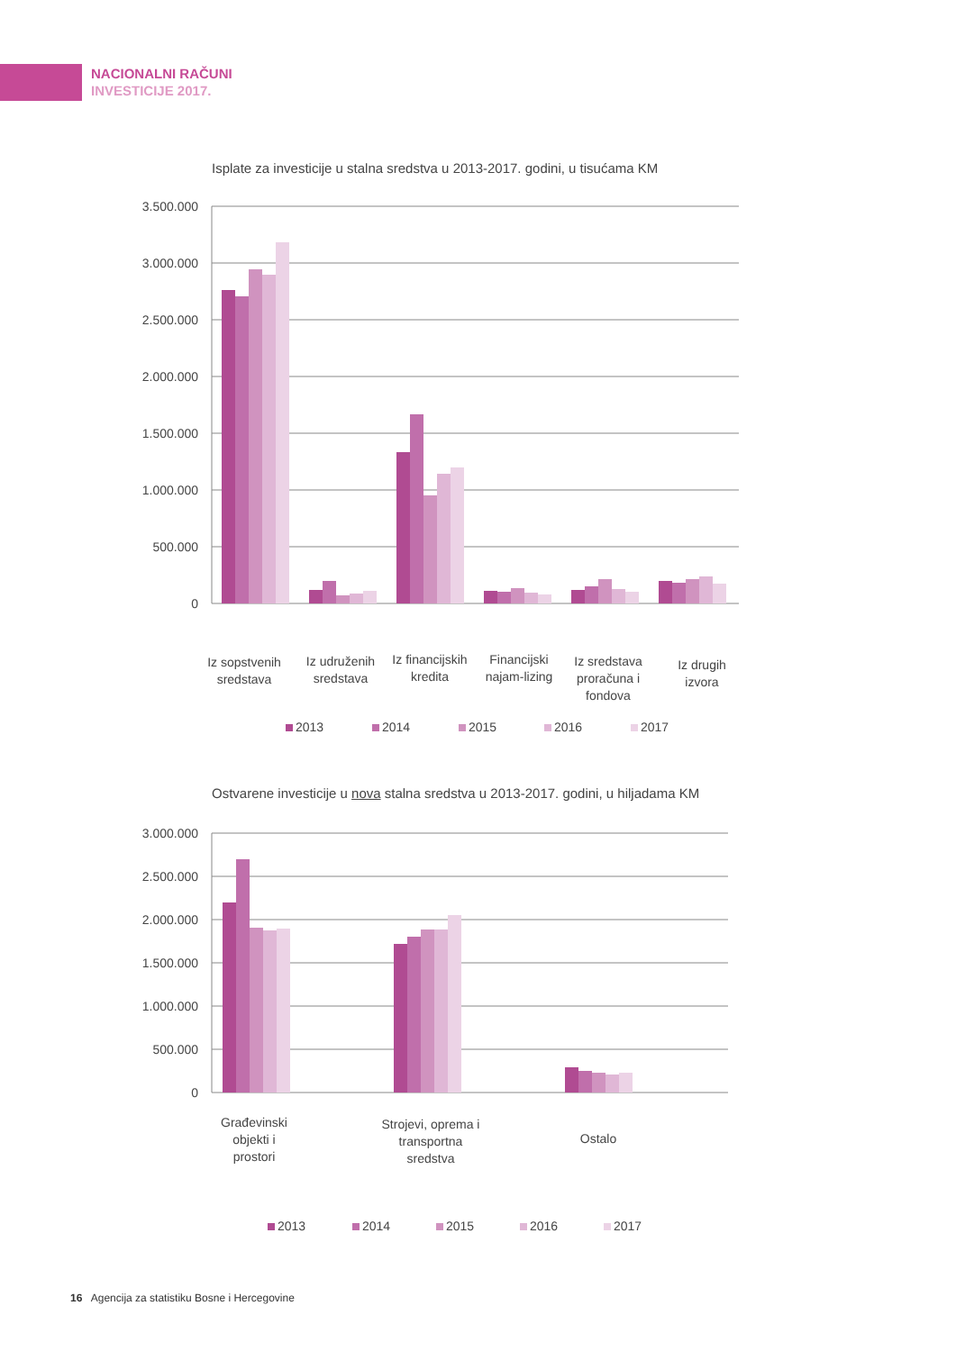NACIONALNI RAČUNI
INVESTICIJE 2017.
Isplate za investicije u stalna sredstva u 2013-2017. godini, u tisućama KM
3.500.000
3.000.000
2.500.000
2.000.000
1.500.000
1.000.000
500.000
0
Iz sopstvenih
sredstava
Iz udruženih
sredstava
Iz financijskih
kredita
Financijski
najam-lizing
Iz sredstava
proračuna i
fondova
Iz drugih
izvora
2013
2014
2015
2016
2017
Ostvarene investicije u nova stalna sredstva u 2013-2017. godini, u hiljadama KM
3.000.000
2.500.000
2.000.000
1.500.000
1.000.000
500.000
0
Građevinski
objekti i
prostori
Strojevi, oprema i
transportna
sredstva
Ostalo
2013
2014
2015
2016
2017
16 Agencija za statistiku Bosne i Hercegovine